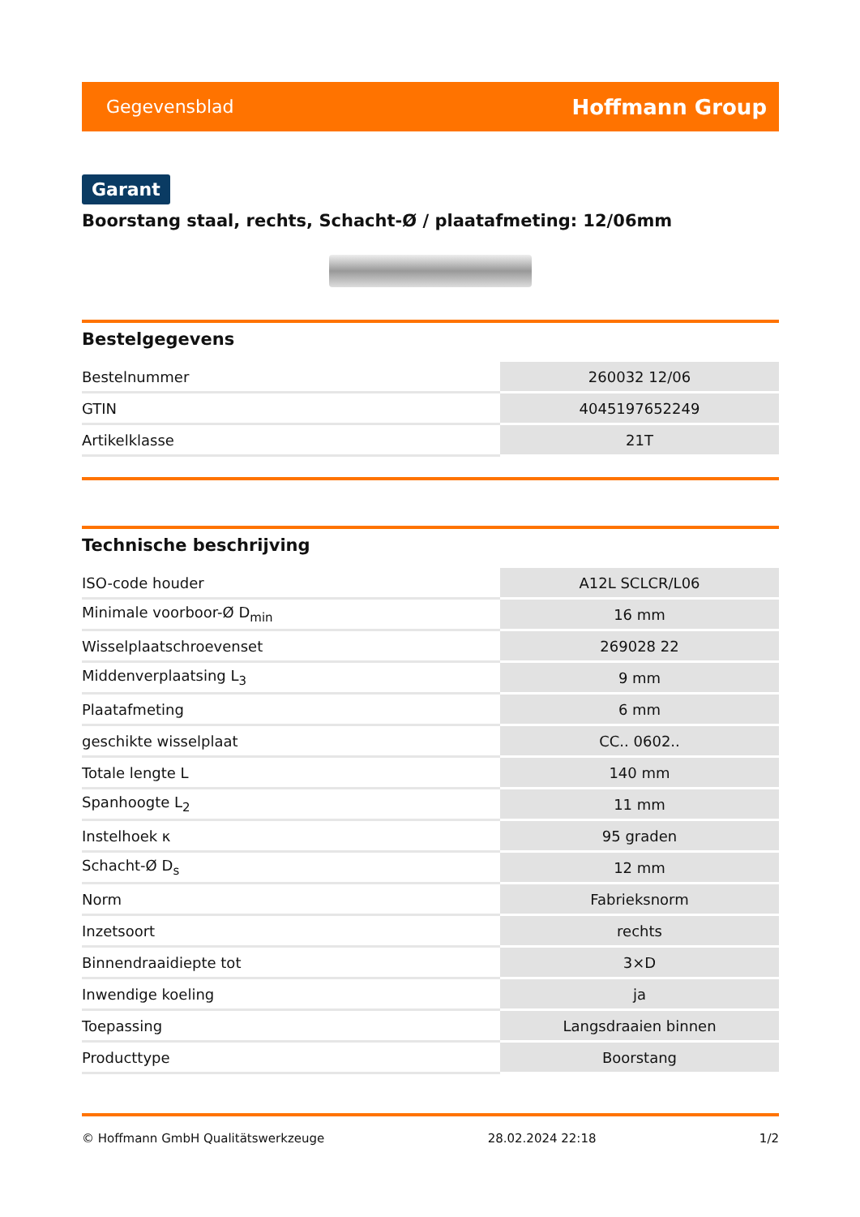Gegevensblad Hoffmann Group
Garant
Boorstang staal, rechts, Schacht-Ø / plaatafmeting: 12/06mm
Bestelgegevens
| Bestelnummer | 260032 12/06 |
| GTIN | 4045197652249 |
| Artikelklasse | 21T |
Technische beschrijving
| ISO-code houder | A12L SCLCR/L06 |
| Minimale voorboor-Ø D<sub>min</sub> | 16 mm |
| Wisselplaatschroevenset | 269028 22 |
| Middenverplaatsing L<sub>3</sub> | 9 mm |
| Plaatafmeting | 6 mm |
| geschikte wisselplaat | CC.. 0602.. |
| Totale lengte L | 140 mm |
| Spanhoogte L<sub>2</sub> | 11 mm |
| Instelhoek κ | 95 graden |
| Schacht-Ø D<sub>s</sub> | 12 mm |
| Norm | Fabrieksnorm |
| Inzetsoort | rechts |
| Binnendraaidiepte tot | 3×D |
| Inwendige koeling | ja |
| Toepassing | Langsdraaien binnen |
| Producttype | Boorstang |
© Hoffmann GmbH Qualitätswerkzeuge 28.02.2024 22:18 1/2